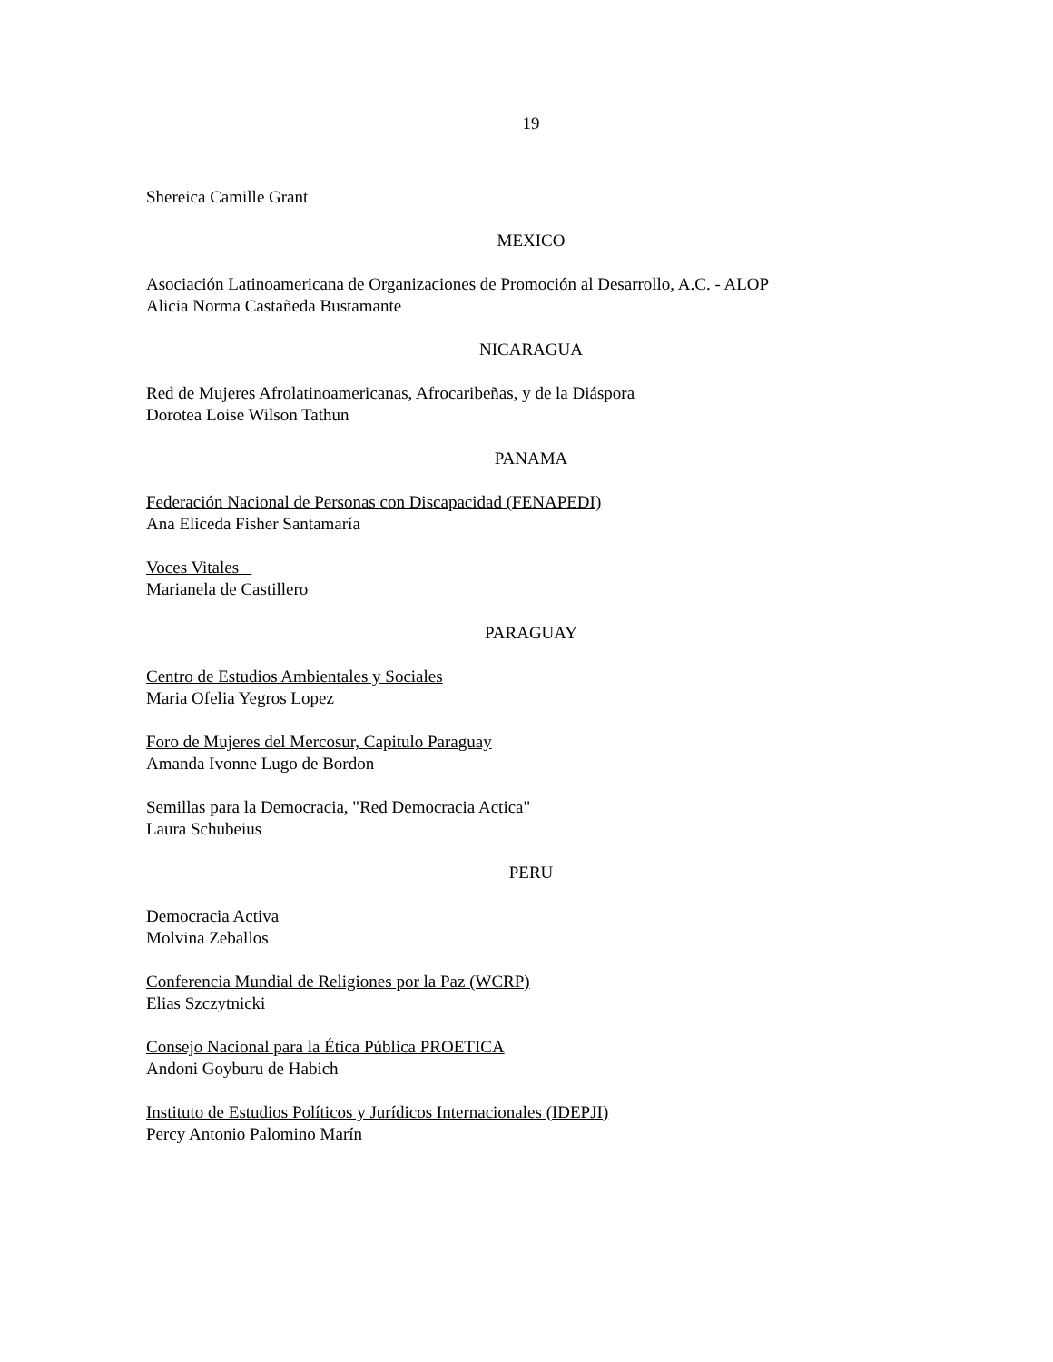19
Shereica Camille Grant
MEXICO
Asociación Latinoamericana de Organizaciones de Promoción al Desarrollo, A.C. - ALOP
Alicia Norma Castañeda Bustamante
NICARAGUA
Red de Mujeres Afrolatinoamericanas, Afrocaribeñas, y de la Diáspora
Dorotea Loise Wilson Tathun
PANAMA
Federación Nacional de Personas con Discapacidad (FENAPEDI)
Ana Eliceda Fisher Santamaría
Voces Vitales
Marianela de Castillero
PARAGUAY
Centro de Estudios Ambientales y Sociales
Maria Ofelia Yegros Lopez
Foro de Mujeres del Mercosur, Capitulo Paraguay
Amanda Ivonne Lugo de Bordon
Semillas para la Democracia, "Red Democracia Actica"
Laura Schubeius
PERU
Democracia Activa
Molvina Zeballos
Conferencia Mundial de Religiones por la Paz (WCRP)
Elias Szczytnicki
Consejo Nacional para la Ética Pública PROETICA
Andoni Goyburu de Habich
Instituto de Estudios Políticos y Jurídicos Internacionales (IDEPJI)
Percy Antonio Palomino Marín